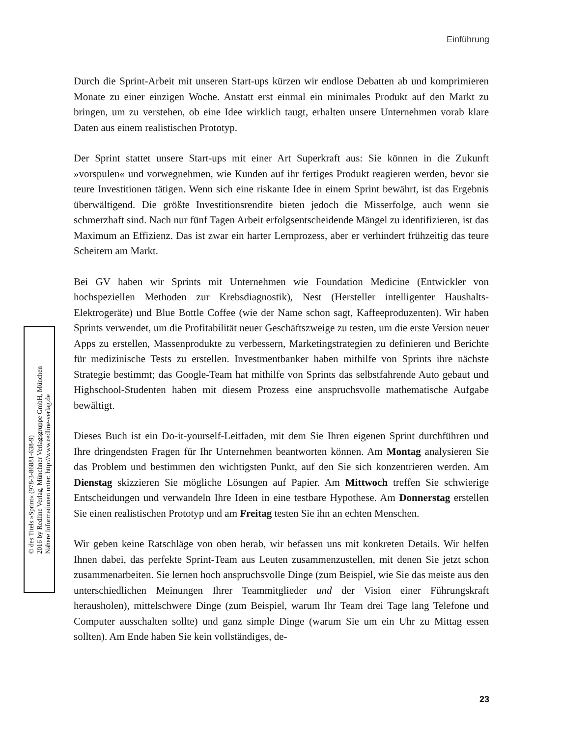Einführung
Durch die Sprint-Arbeit mit unseren Start-ups kürzen wir endlose Debatten ab und komprimieren Monate zu einer einzigen Woche. Anstatt erst einmal ein minimales Produkt auf den Markt zu bringen, um zu verstehen, ob eine Idee wirklich taugt, erhalten unsere Unternehmen vorab klare Daten aus einem realistischen Prototyp.
Der Sprint stattet unsere Start-ups mit einer Art Superkraft aus: Sie können in die Zukunft »vorspulen« und vorwegnehmen, wie Kunden auf ihr fertiges Produkt reagieren werden, bevor sie teure Investitionen tätigen. Wenn sich eine riskante Idee in einem Sprint bewährt, ist das Ergebnis überwältigend. Die größte Investitionsrendite bieten jedoch die Misserfolge, auch wenn sie schmerzhaft sind. Nach nur fünf Tagen Arbeit erfolgsentscheidende Mängel zu identifizieren, ist das Maximum an Effizienz. Das ist zwar ein harter Lernprozess, aber er verhindert frühzeitig das teure Scheitern am Markt.
Bei GV haben wir Sprints mit Unternehmen wie Foundation Medicine (Entwickler von hochspeziellen Methoden zur Krebsdiagnostik), Nest (Hersteller intelligenter Haushalts-Elektrogeräte) und Blue Bottle Coffee (wie der Name schon sagt, Kaffeeproduzenten). Wir haben Sprints verwendet, um die Profitabilität neuer Geschäftszweige zu testen, um die erste Version neuer Apps zu erstellen, Massenprodukte zu verbessern, Marketingstrategien zu definieren und Berichte für medizinische Tests zu erstellen. Investmentbanker haben mithilfe von Sprints ihre nächste Strategie bestimmt; das Google-Team hat mithilfe von Sprints das selbstfahrende Auto gebaut und Highschool-Studenten haben mit diesem Prozess eine anspruchsvolle mathematische Aufgabe bewältigt.
Dieses Buch ist ein Do-it-yourself-Leitfaden, mit dem Sie Ihren eigenen Sprint durchführen und Ihre dringendsten Fragen für Ihr Unternehmen beantworten können. Am Montag analysieren Sie das Problem und bestimmen den wichtigsten Punkt, auf den Sie sich konzentrieren werden. Am Dienstag skizzieren Sie mögliche Lösungen auf Papier. Am Mittwoch treffen Sie schwierige Entscheidungen und verwandeln Ihre Ideen in eine testbare Hypothese. Am Donnerstag erstellen Sie einen realistischen Prototyp und am Freitag testen Sie ihn an echten Menschen.
Wir geben keine Ratschläge von oben herab, wir befassen uns mit konkreten Details. Wir helfen Ihnen dabei, das perfekte Sprint-Team aus Leuten zusammenzustellen, mit denen Sie jetzt schon zusammenarbeiten. Sie lernen hoch anspruchsvolle Dinge (zum Beispiel, wie Sie das meiste aus den unterschiedlichen Meinungen Ihrer Teammitglieder und der Vision einer Führungskraft herausholen), mittelschwere Dinge (zum Beispiel, warum Ihr Team drei Tage lang Telefone und Computer ausschalten sollte) und ganz simple Dinge (warum Sie um ein Uhr zu Mittag essen sollten). Am Ende haben Sie kein vollständiges, de-
© des Titels »Sprint« (978-3-86881-638-9)
2016 by Redline Verlag, Münchner Verlagsgruppe GmbH, München
Nähere Informationen unter: http://www.redline-verlag.de
23